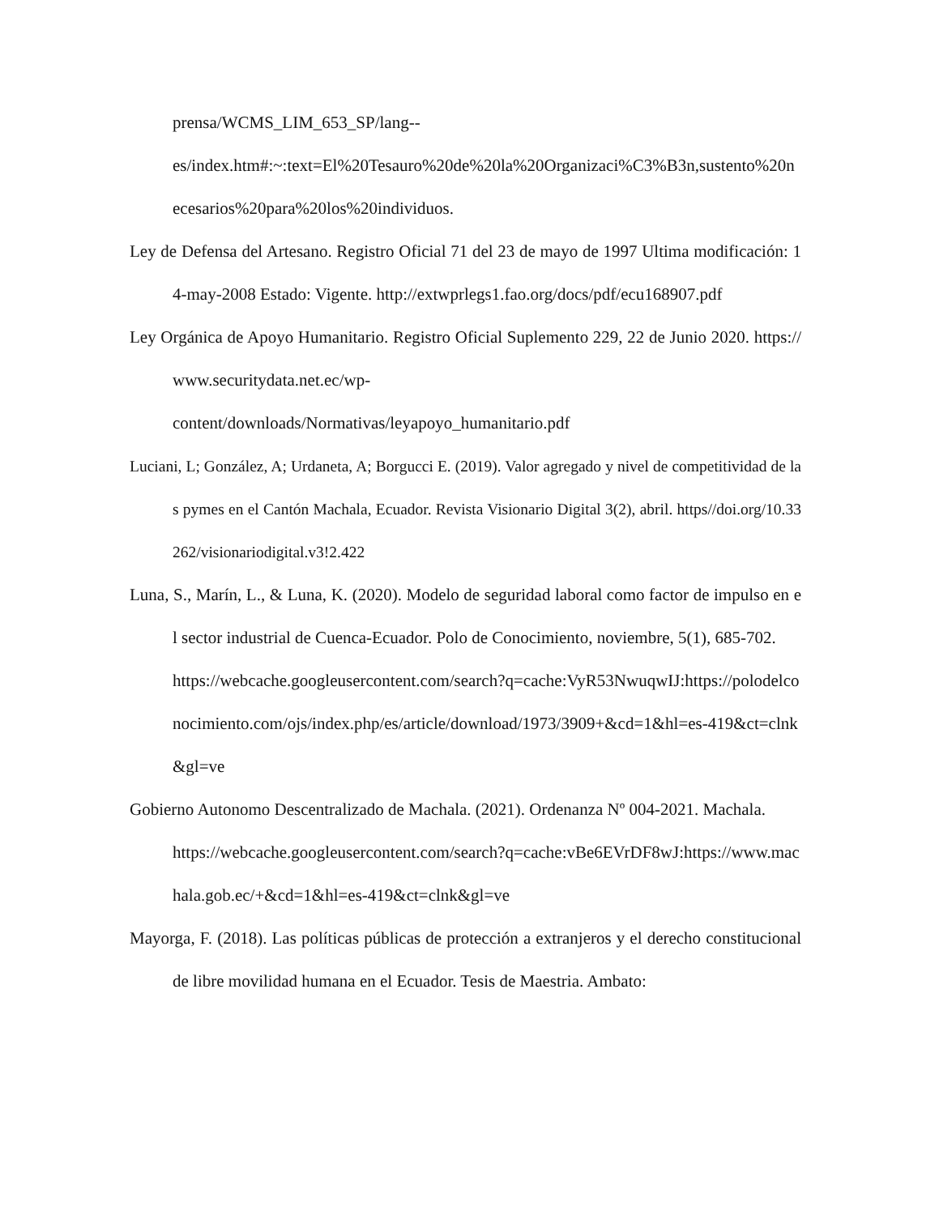prensa/WCMS_LIM_653_SP/lang--
es/index.htm#:~:text=El%20Tesauro%20de%20la%20Organizaci%C3%B3n,sustento%20necesarios%20para%20los%20individuos.
Ley de Defensa del Artesano. Registro Oficial 71 del 23 de mayo de 1997 Ultima modificación: 14-may-2008 Estado: Vigente. http://extwprlegs1.fao.org/docs/pdf/ecu168907.pdf
Ley Orgánica de Apoyo Humanitario. Registro Oficial Suplemento 229, 22 de Junio 2020. https://www.securitydata.net.ec/wp-
content/downloads/Normativas/leyapoyo_humanitario.pdf
Luciani, L; González, A; Urdaneta, A; Borgucci E. (2019). Valor agregado y nivel de competitividad de las pymes en el Cantón Machala, Ecuador. Revista Visionario Digital 3(2), abril. https//doi.org/10.33262/visionariodigital.v3!2.422
Luna, S., Marín, L., & Luna, K. (2020). Modelo de seguridad laboral como factor de impulso en el sector industrial de Cuenca-Ecuador. Polo de Conocimiento, noviembre, 5(1), 685-702.
https://webcache.googleusercontent.com/search?q=cache:VyR53NwuqwIJ:https://polodelconocimiento.com/ojs/index.php/es/article/download/1973/3909+&cd=1&hl=es-419&ct=clnk&gl=ve
Gobierno Autonomo Descentralizado de Machala. (2021). Ordenanza Nº 004-2021. Machala.
https://webcache.googleusercontent.com/search?q=cache:vBe6EVrDF8wJ:https://www.machala.gob.ec/+&cd=1&hl=es-419&ct=clnk&gl=ve
Mayorga, F. (2018). Las políticas públicas de protección a extranjeros y el derecho constitucional de libre movilidad humana en el Ecuador. Tesis de Maestria. Ambato: